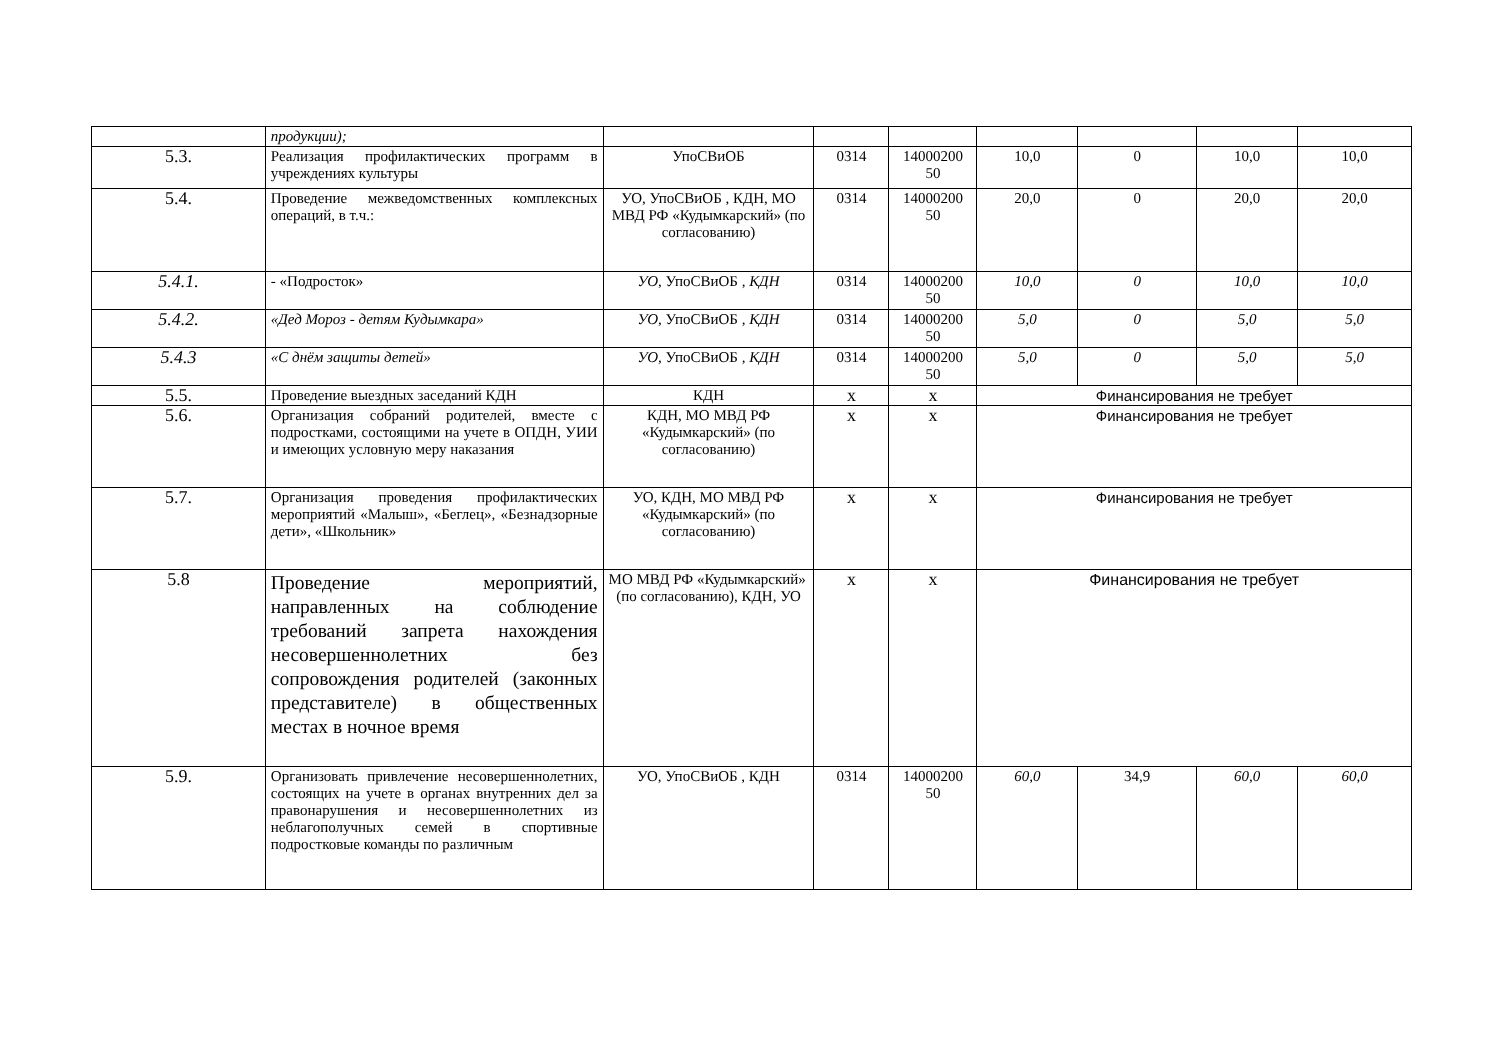| | продукции); | | | | | | | |
| 5.3. | Реализация профилактических программ в учреждениях культуры | УпоСВиОБ | 0314 | 14000200 50 | 10,0 | 0 | 10,0 | 10,0 |
| 5.4. | Проведение межведомственных комплексных операций, в т.ч.: | УО, УпоСВиОБ , КДН, МО МВД РФ «Кудымкарский» (по согласованию) | 0314 | 14000200 50 | 20,0 | 0 | 20,0 | 20,0 |
| 5.4.1. | - «Подросток» | УО, УпоСВиОБ , КДН | 0314 | 14000200 50 | 10,0 | 0 | 10,0 | 10,0 |
| 5.4.2. | «Дед Мороз - детям Кудымкара» | УО, УпоСВиОБ , КДН | 0314 | 14000200 50 | 5,0 | 0 | 5,0 | 5,0 |
| 5.4.3 | «С днём защиты детей» | УО, УпоСВиОБ , КДН | 0314 | 14000200 50 | 5,0 | 0 | 5,0 | 5,0 |
| 5.5. | Проведение выездных заседаний КДН | КДН | х | х | Финансирования не требует | | | |
| 5.6. | Организация собраний родителей, вместе с подростками, состоящими на учете в ОПДН, УИИ и имеющих условную меру наказания | КДН, МО МВД РФ «Кудымкарский» (по согласованию) | х | х | Финансирования не требует | | | |
| 5.7. | Организация проведения профилактических мероприятий «Малыш», «Беглец», «Безнадзорные дети», «Школьник» | УО, КДН, МО МВД РФ «Кудымкарский» (по согласованию) | х | х | Финансирования не требует | | | |
| 5.8 | Проведение мероприятий, направленных на соблюдение требований запрета нахождения несовершеннолетних без сопровождения родителей (законных представителе) в общественных местах в ночное время | МО МВД РФ «Кудымкарский» (по согласованию), КДН, УО | х | х | Финансирования не требует | | | |
| 5.9. | Организовать привлечение несовершеннолетних, состоящих на учете в органах внутренних дел за правонарушения и несовершеннолетних из неблагополучных семей в спортивные подростковые команды по различным | УО, УпоСВиОБ , КДН | 0314 | 14000200 50 | 60,0 | 34,9 | 60,0 | 60,0 |